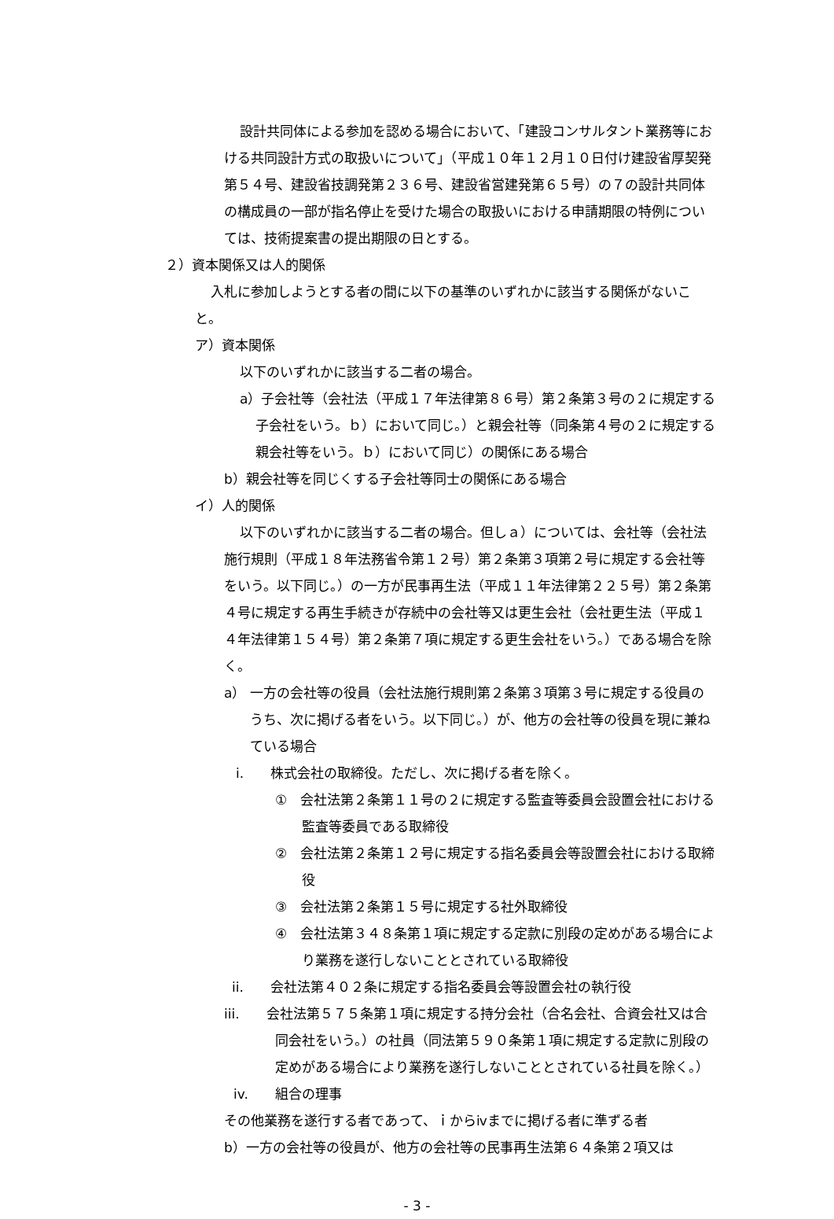設計共同体による参加を認める場合において、「建設コンサルタント業務等における共同設計方式の取扱いについて」（平成１０年１２月１０日付け建設省厚契発第５４号、建設省技調発第２３６号、建設省営建発第６５号）の７の設計共同体の構成員の一部が指名停止を受けた場合の取扱いにおける申請期限の特例については、技術提案書の提出期限の日とする。
２）資本関係又は人的関係
入札に参加しようとする者の間に以下の基準のいずれかに該当する関係がないこと。
ア）資本関係
以下のいずれかに該当する二者の場合。
a）子会社等（会社法（平成１７年法律第８６号）第２条第３号の２に規定する子会社をいう。ｂ）において同じ。）と親会社等（同条第４号の２に規定する親会社等をいう。ｂ）において同じ）の関係にある場合
b）親会社等を同じくする子会社等同士の関係にある場合
イ）人的関係
以下のいずれかに該当する二者の場合。但しａ）については、会社等（会社法施行規則（平成１８年法務省令第１２号）第２条第３項第２号に規定する会社等をいう。以下同じ。）の一方が民事再生法（平成１１年法律第２２５号）第２条第４号に規定する再生手続きが存続中の会社等又は更生会社（会社更生法（平成１４年法律第１５４号）第２条第７項に規定する更生会社をいう。）である場合を除く。
a） 一方の会社等の役員（会社法施行規則第２条第３項第３号に規定する役員のうち、次に掲げる者をいう。以下同じ。）が、他方の会社等の役員を現に兼ねている場合
i.　　株式会社の取締役。ただし、次に掲げる者を除く。
①　会社法第２条第１１号の２に規定する監査等委員会設置会社における監査等委員である取締役
②　会社法第２条第１２号に規定する指名委員会等設置会社における取締役
③　会社法第２条第１５号に規定する社外取締役
④　会社法第３４８条第１項に規定する定款に別段の定めがある場合により業務を遂行しないこととされている取締役
ii.　　会社法第４０２条に規定する指名委員会等設置会社の執行役
iii.　　会社法第５７５条第１項に規定する持分会社（合名会社、合資会社又は合同会社をいう。）の社員（同法第５９０条第１項に規定する定款に別段の定めがある場合により業務を遂行しないこととされている社員を除く。）
iv.　　組合の理事
その他業務を遂行する者であって、ｉからⅳまでに掲げる者に準ずる者
b）一方の会社等の役員が、他方の会社等の民事再生法第６４条第２項又は
- 3 -